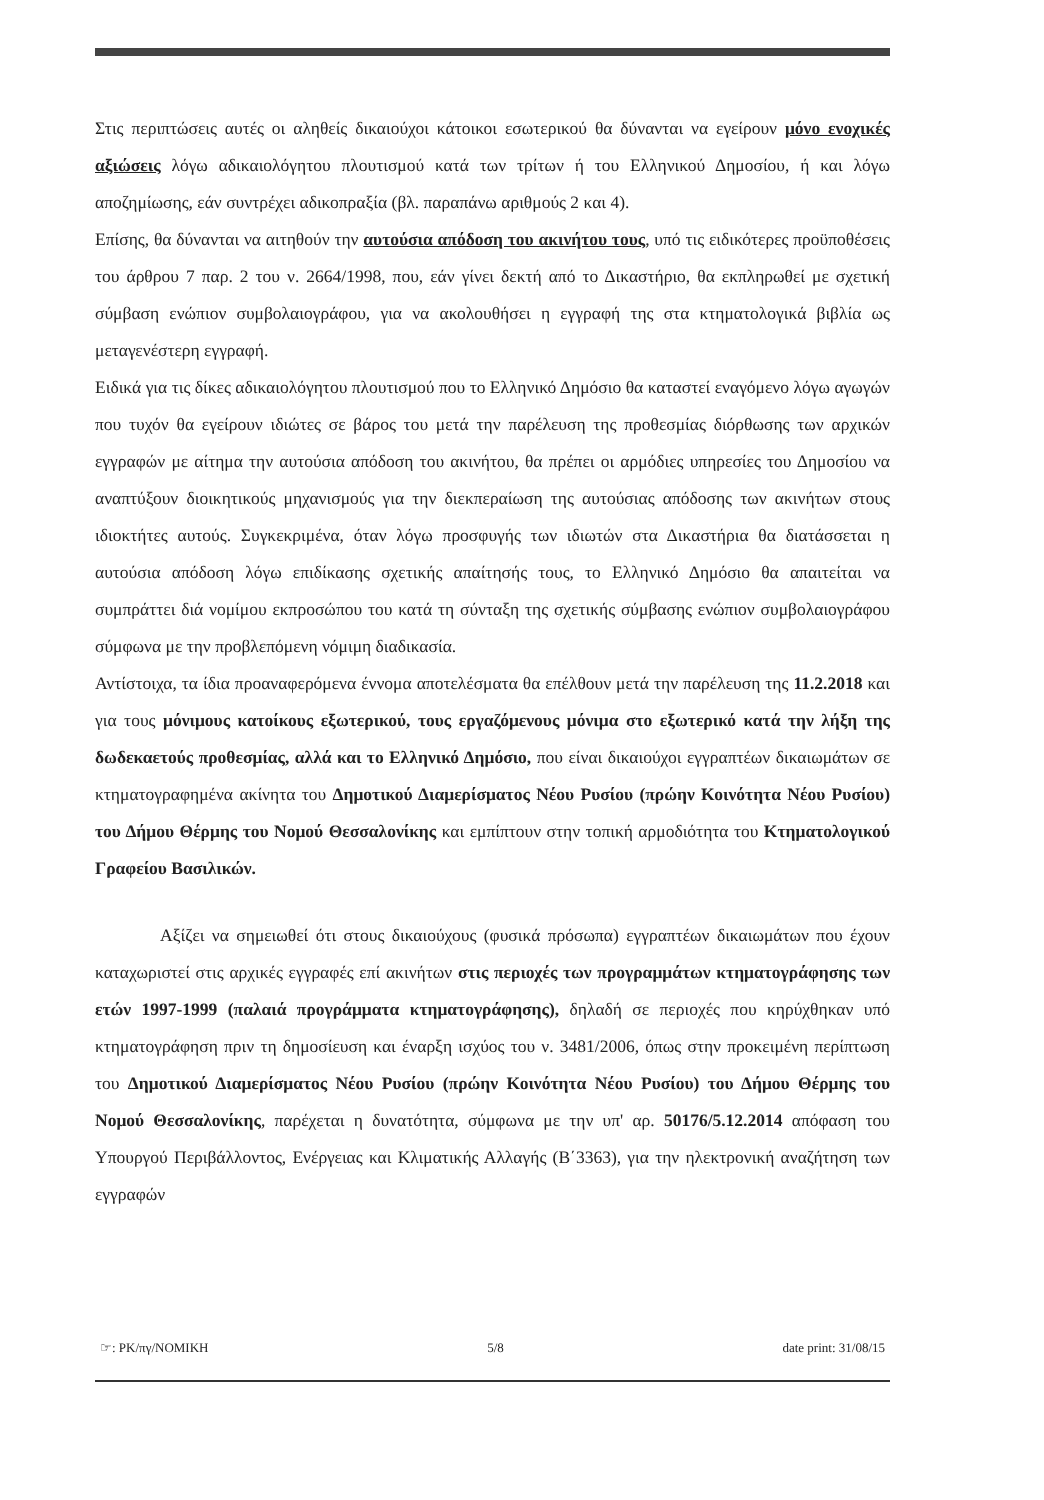Στις περιπτώσεις αυτές οι αληθείς δικαιούχοι κάτοικοι εσωτερικού θα δύνανται να εγείρουν μόνο ενοχικές αξιώσεις λόγω αδικαιολόγητου πλουτισμού κατά των τρίτων ή του Ελληνικού Δημοσίου, ή και λόγω αποζημίωσης, εάν συντρέχει αδικοπραξία (βλ. παραπάνω αριθμούς 2 και 4).
Επίσης, θα δύνανται να αιτηθούν την αυτούσια απόδοση του ακινήτου τους, υπό τις ειδικότερες προϋποθέσεις του άρθρου 7 παρ. 2 του ν. 2664/1998, που, εάν γίνει δεκτή από το Δικαστήριο, θα εκπληρωθεί με σχετική σύμβαση ενώπιον συμβολαιογράφου, για να ακολουθήσει η εγγραφή της στα κτηματολογικά βιβλία ως μεταγενέστερη εγγραφή.
Ειδικά για τις δίκες αδικαιολόγητου πλουτισμού που το Ελληνικό Δημόσιο θα καταστεί εναγόμενο λόγω αγωγών που τυχόν θα εγείρουν ιδιώτες σε βάρος του μετά την παρέλευση της προθεσμίας διόρθωσης των αρχικών εγγραφών με αίτημα την αυτούσια απόδοση του ακινήτου, θα πρέπει οι αρμόδιες υπηρεσίες του Δημοσίου να αναπτύξουν διοικητικούς μηχανισμούς για την διεκπεραίωση της αυτούσιας απόδοσης των ακινήτων στους ιδιοκτήτες αυτούς. Συγκεκριμένα, όταν λόγω προσφυγής των ιδιωτών στα Δικαστήρια θα διατάσσεται η αυτούσια απόδοση λόγω επιδίκασης σχετικής απαίτησής τους, το Ελληνικό Δημόσιο θα απαιτείται να συμπράττει διά νομίμου εκπροσώπου του κατά τη σύνταξη της σχετικής σύμβασης ενώπιον συμβολαιογράφου σύμφωνα με την προβλεπόμενη νόμιμη διαδικασία.
Αντίστοιχα, τα ίδια προαναφερόμενα έννομα αποτελέσματα θα επέλθουν μετά την παρέλευση της 11.2.2018 και για τους μόνιμους κατοίκους εξωτερικού, τους εργαζόμενους μόνιμα στο εξωτερικό κατά την λήξη της δωδεκαετούς προθεσμίας, αλλά και το Ελληνικό Δημόσιο, που είναι δικαιούχοι εγγραπτέων δικαιωμάτων σε κτηματογραφημένα ακίνητα του Δημοτικού Διαμερίσματος Νέου Ρυσίου (πρώην Κοινότητα Νέου Ρυσίου) του Δήμου Θέρμης του Νομού Θεσσαλονίκης και εμπίπτουν στην τοπική αρμοδιότητα του Κτηματολογικού Γραφείου Βασιλικών.
Αξίζει να σημειωθεί ότι στους δικαιούχους (φυσικά πρόσωπα) εγγραπτέων δικαιωμάτων που έχουν καταχωριστεί στις αρχικές εγγραφές επί ακινήτων στις περιοχές των προγραμμάτων κτηματογράφησης των ετών 1997-1999 (παλαιά προγράμματα κτηματογράφησης), δηλαδή σε περιοχές που κηρύχθηκαν υπό κτηματογράφηση πριν τη δημοσίευση και έναρξη ισχύος του ν. 3481/2006, όπως στην προκειμένη περίπτωση του Δημοτικού Διαμερίσματος Νέου Ρυσίου (πρώην Κοινότητα Νέου Ρυσίου) του Δήμου Θέρμης του Νομού Θεσσαλονίκης, παρέχεται η δυνατότητα, σύμφωνα με την υπ' αρ. 50176/5.12.2014 απόφαση του Υπουργού Περιβάλλοντος, Ενέργειας και Κλιματικής Αλλαγής (Β΄3363), για την ηλεκτρονική αναζήτηση των εγγραφών
☞: PK/πγ/NOMIKH 5/8 date print: 31/08/15